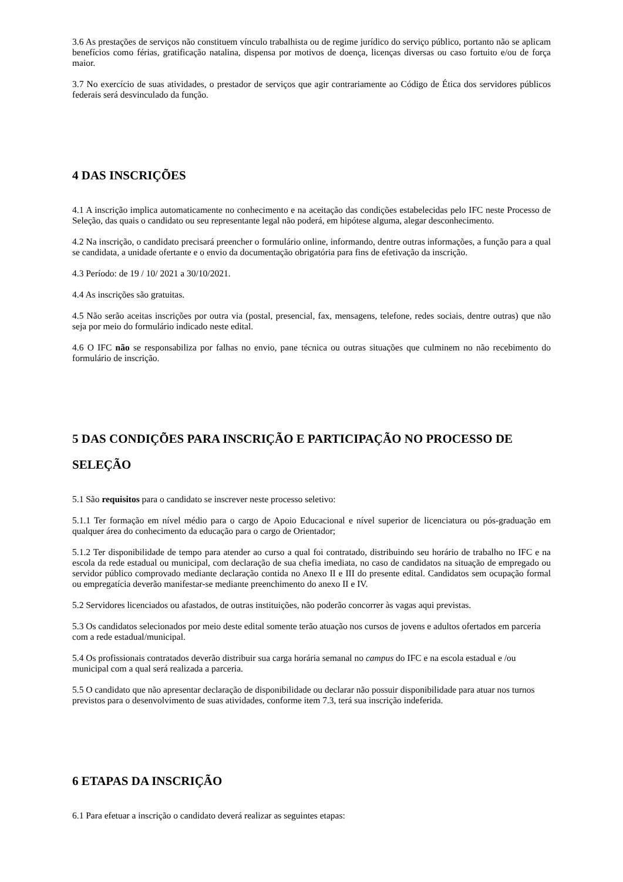3.6 As prestações de serviços não constituem vínculo trabalhista ou de regime jurídico do serviço público, portanto não se aplicam benefícios como férias, gratificação natalina, dispensa por motivos de doença, licenças diversas ou caso fortuito e/ou de força maior.
3.7 No exercício de suas atividades, o prestador de serviços que agir contrariamente ao Código de Ética dos servidores públicos federais será desvinculado da função.
4 DAS INSCRIÇÕES
4.1 A inscrição implica automaticamente no conhecimento e na aceitação das condições estabelecidas pelo IFC neste Processo de Seleção, das quais o candidato ou seu representante legal não poderá, em hipótese alguma, alegar desconhecimento.
4.2 Na inscrição, o candidato precisará preencher o formulário online, informando, dentre outras informações, a função para a qual se candidata, a unidade ofertante e o envio da documentação obrigatória para fins de efetivação da inscrição.
4.3 Período: de 19 / 10/ 2021 a 30/10/2021.
4.4 As inscrições são gratuitas.
4.5 Não serão aceitas inscrições por outra via (postal, presencial, fax, mensagens, telefone, redes sociais, dentre outras) que não seja por meio do formulário indicado neste edital.
4.6 O IFC não se responsabiliza por falhas no envio, pane técnica ou outras situações que culminem no não recebimento do formulário de inscrição.
5 DAS CONDIÇÕES PARA INSCRIÇÃO E PARTICIPAÇÃO NO PROCESSO DE SELEÇÃO
5.1 São requisitos para o candidato se inscrever neste processo seletivo:
5.1.1 Ter formação em nível médio para o cargo de Apoio Educacional e nível superior de licenciatura ou pós-graduação em qualquer área do conhecimento da educação para o cargo de Orientador;
5.1.2 Ter disponibilidade de tempo para atender ao curso a qual foi contratado, distribuindo seu horário de trabalho no IFC e na escola da rede estadual ou municipal, com declaração de sua chefia imediata, no caso de candidatos na situação de empregado ou servidor público comprovado mediante declaração contida no Anexo II e III do presente edital. Candidatos sem ocupação formal ou empregatícia deverão manifestar-se mediante preenchimento do anexo II e IV.
5.2 Servidores licenciados ou afastados, de outras instituições, não poderão concorrer às vagas aqui previstas.
5.3 Os candidatos selecionados por meio deste edital somente terão atuação nos cursos de jovens e adultos ofertados em parceria com a rede estadual/municipal.
5.4 Os profissionais contratados deverão distribuir sua carga horária semanal no campus do IFC e na escola estadual e /ou municipal com a qual será realizada a parceria.
5.5 O candidato que não apresentar declaração de disponibilidade ou declarar não possuir disponibilidade para atuar nos turnos previstos para o desenvolvimento de suas atividades, conforme item 7.3, terá sua inscrição indeferida.
6 ETAPAS DA INSCRIÇÃO
6.1 Para efetuar a inscrição o candidato deverá realizar as seguintes etapas: